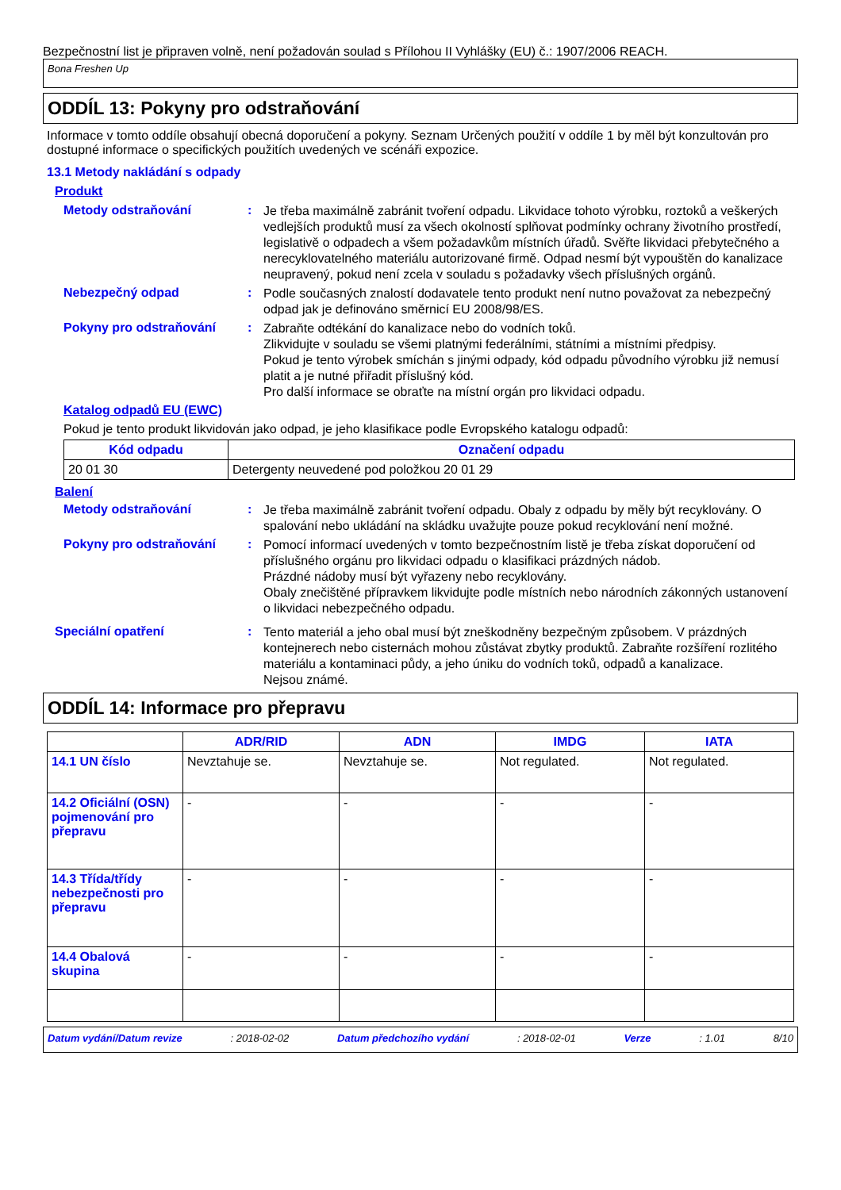Bezpečnostní list je připraven volně, není požadován soulad s Přílohou II Vyhlášky (EU) č.: 1907/2006 REACH.
Bona Freshen Up
ODDÍL 13: Pokyny pro odstraňování
Informace v tomto oddíle obsahují obecná doporučení a pokyny. Seznam Určených použití v oddíle 1 by měl být konzultován pro dostupné informace o specifických použitích uvedených ve scénáři expozice.
13.1 Metody nakládání s odpady
Produkt
Metody odstraňování :
Je třeba maximálně zabránit tvoření odpadu. Likvidace tohoto výrobku, roztoků a veškerých vedlejších produktů musí za všech okolností splňovat podmínky ochrany životního prostředí, legislativě o odpadech a všem požadavkům místních úřadů. Svěřte likvidaci přebytečného a nerecyklovatelného materiálu autorizované firmě. Odpad nesmí být vypouštěn do kanalizace neupravený, pokud není zcela v souladu s požadavky všech příslušných orgánů.
Nebezpečný odpad :
Podle současných znalostí dodavatele tento produkt není nutno považovat za nebezpečný odpad jak je definováno směrnicí EU 2008/98/ES.
Pokyny pro odstraňování :
Zabraňte odtékání do kanalizace nebo do vodních toků.
Zlikvidujte v souladu se všemi platnými federálními, státními a místními předpisy.
Pokud je tento výrobek smíchán s jinými odpady, kód odpadu původního výrobku již nemusí platit a je nutné přiřadit příslušný kód.
Pro další informace se obraťte na místní orgán pro likvidaci odpadu.
Katalog odpadů EU (EWC)
Pokud je tento produkt likvidován jako odpad, je jeho klasifikace podle Evropského katalogu odpadů:
| Kód odpadu | Označení odpadu |
| --- | --- |
| 20 01 30 | Detergenty neuvedené pod položkou 20 01 29 |
Balení
Metody odstraňování :
Je třeba maximálně zabránit tvoření odpadu. Obaly z odpadu by měly být recyklovány. O spalování nebo ukládání na skládku uvažujte pouze pokud recyklování není možné.
Pokyny pro odstraňování :
Pomocí informací uvedených v tomto bezpečnostním listě je třeba získat doporučení od příslušného orgánu pro likvidaci odpadu o klasifikaci prázdných nádob.
Prázdné nádoby musí být vyřazeny nebo recyklovány.
Obaly znečištěné přípravkem likvidujte podle místních nebo národních zákonných ustanovení o likvidaci nebezpečného odpadu.
Speciální opatření :
Tento materiál a jeho obal musí být zneškodněny bezpečným způsobem. V prázdných kontejnerech nebo cisternách mohou zůstávat zbytky produktů. Zabraňte rozšíření rozlitého materiálu a kontaminaci půdy, a jeho úniku do vodních toků, odpadů a kanalizace.
Nejsou známé.
ODDÍL 14: Informace pro přepravu
| | ADR/RID | ADN | IMDG | IATA |
| --- | --- | --- | --- | --- |
| 14.1 UN číslo | Nevztahuje se. | Nevztahuje se. | Not regulated. | Not regulated. |
| 14.2 Oficiální (OSN) pojmenování pro přepravu | - | - | - | - |
| 14.3 Třída/třídy nebezpečnosti pro přepravu | - | - | - | - |
| 14.4 Obalová skupina | - | - | - | - |
Datum vydání/Datum revize: 2018-02-02 Datum předchozího vydání: 2018-02-01 Verze: 1.01 8/10